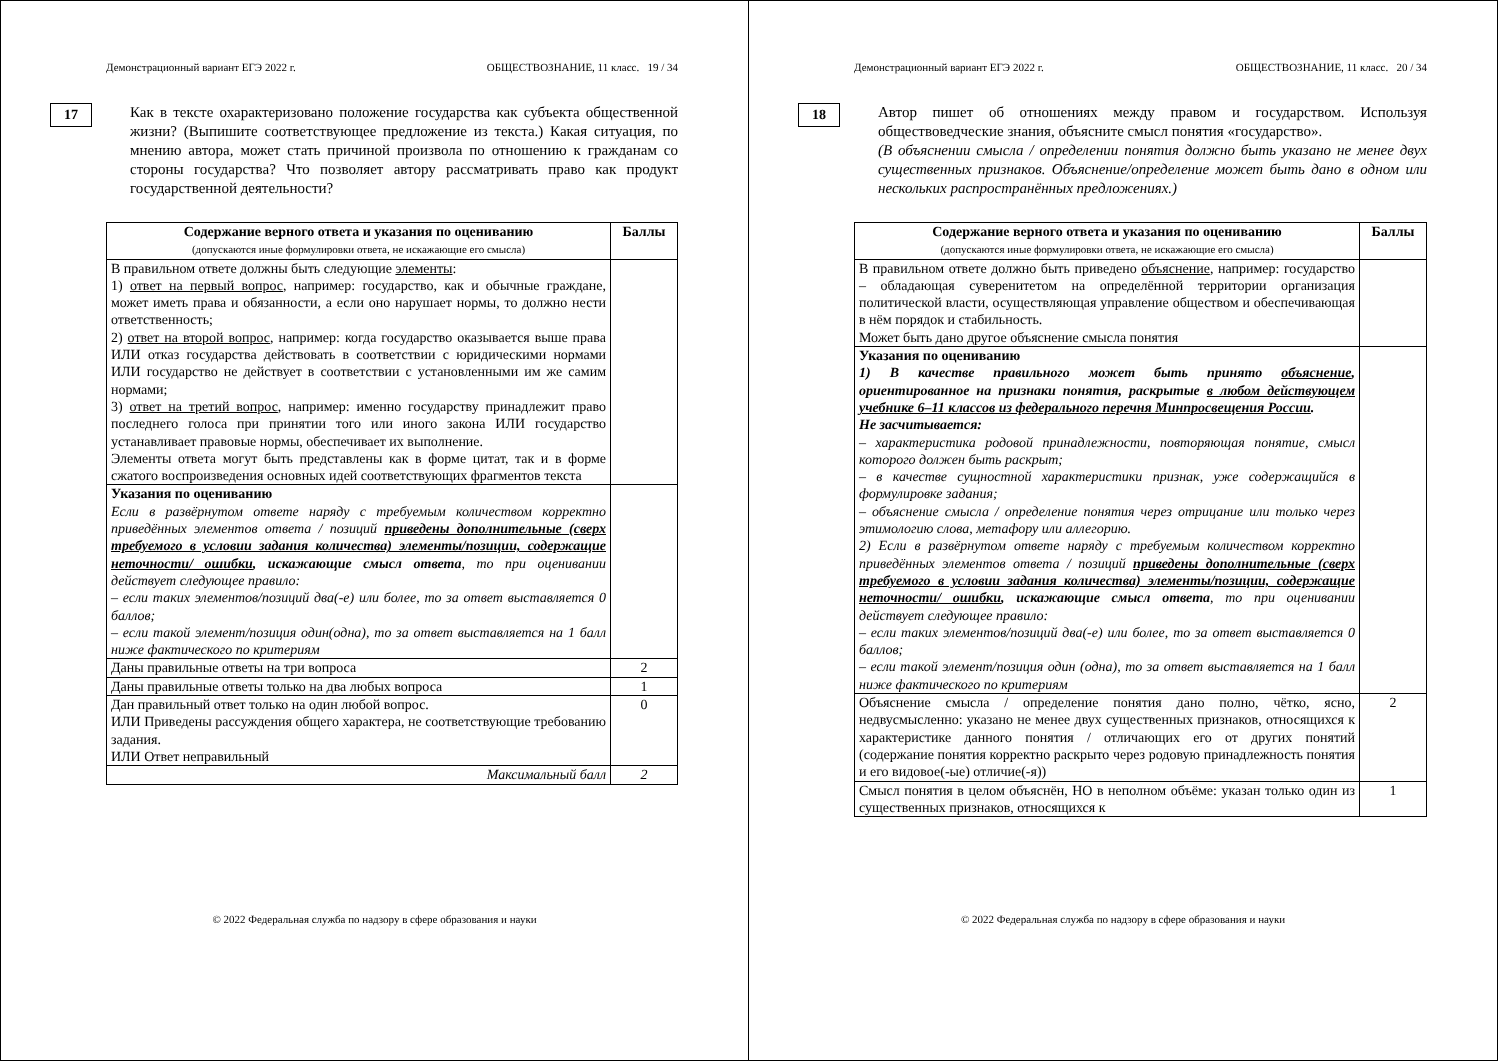Демонстрационный вариант ЕГЭ 2022 г. ОБЩЕСТВОЗНАНИЕ, 11 класс. 19 / 34
17
Как в тексте охарактеризовано положение государства как субъекта общественной жизни? (Выпишите соответствующее предложение из текста.) Какая ситуация, по мнению автора, может стать причиной произвола по отношению к гражданам со стороны государства? Что позволяет автору рассматривать право как продукт государственной деятельности?
| Содержание верного ответа и указания по оцениванию (допускаются иные формулировки ответа, не искажающие его смысла) | Баллы |
| --- | --- |
| В правильном ответе должны быть следующие элементы : 1) ответ на первый вопрос , например: государство, как и обычные граждане, может иметь права и обязанности, а если оно нарушает нормы, то должно нести ответственность; 2) ответ на второй вопрос , например: когда государство оказывается выше права ИЛИ отказ государства действовать в соответствии с юридическими нормами ИЛИ государство не действует в соответствии с установленными им же самим нормами; 3) ответ на третий вопрос , например: именно государству принадлежит право последнего голоса при принятии того или иного закона ИЛИ государство устанавливает правовые нормы, обеспечивает их выполнение. Элементы ответа могут быть представлены как в форме цитат, так и в форме сжатого воспроизведения основных идей соответствующих фрагментов текста | |
| Указания по оцениванию Если в развёрнутом ответе наряду с требуемым количеством корректно приведённых элементов ответа / позиций приведены дополнительные (сверх требуемого в условии задания количества) элементы/позиции, содержащие неточности/ ошибки , искажающие смысл ответа , то при оценивании действует следующее правило: – если таких элементов/позиций два(-е) или более, то за ответ выставляется 0 баллов; – если такой элемент/позиция один(одна), то за ответ выставляется на 1 балл ниже фактического по критериям | |
| Даны правильные ответы на три вопроса | 2 |
| Даны правильные ответы только на два любых вопроса | 1 |
| Дан правильный ответ только на один любой вопрос. ИЛИ Приведены рассуждения общего характера, не соответствующие требованию задания. ИЛИ Ответ неправильный | 0 |
| Максимальный балл | 2 |
© 2022 Федеральная служба по надзору в сфере образования и науки
Демонстрационный вариант ЕГЭ 2022 г. ОБЩЕСТВОЗНАНИЕ, 11 класс. 20 / 34
18
Автор пишет об отношениях между правом и государством. Используя обществоведческие знания, объясните смысл понятия «государство».
(В объяснении смысла / определении понятия должно быть указано не менее двух существенных признаков. Объяснение/определение может быть дано в одном или нескольких распространённых предложениях.)
| Содержание верного ответа и указания по оцениванию (допускаются иные формулировки ответа, не искажающие его смысла) | Баллы |
| --- | --- |
| В правильном ответе должно быть приведено объяснение , например: государство – обладающая суверенитетом на определённой территории организация политической власти, осуществляющая управление обществом и обеспечивающая в нём порядок и стабильность. Может быть дано другое объяснение смысла понятия | |
| Указания по оцениванию 1) В качестве правильного может быть принято объяснение , ориентированное на признаки понятия, раскрытые в любом действующем учебнике 6–11 классов из федерального перечня Минпросвещения России . Не засчитывается: – характеристика родовой принадлежности, повторяющая понятие, смысл которого должен быть раскрыт; – в качестве сущностной характеристики признак, уже содержащийся в формулировке задания; – объяснение смысла / определение понятия через отрицание или только через этимологию слова, метафору или аллегорию. 2) Если в развёрнутом ответе наряду с требуемым количеством корректно приведённых элементов ответа / позиций приведены дополнительные (сверх требуемого в условии задания количества) элементы/позиции, содержащие неточности/ ошибки , искажающие смысл ответа , то при оценивании действует следующее правило: – если таких элементов/позиций два(-е) или более, то за ответ выставляется 0 баллов; – если такой элемент/позиция один (одна), то за ответ выставляется на 1 балл ниже фактического по критериям | |
| Объяснение смысла / определение понятия дано полно, чётко, ясно, недвусмысленно: указано не менее двух существенных признаков, относящихся к характеристике данного понятия / отличающих его от других понятий (содержание понятия корректно раскрыто через родовую принадлежность понятия и его видовое(-ые) отличие(-я)) | 2 |
| Смысл понятия в целом объяснён, НО в неполном объёме: указан только один из существенных признаков, относящихся к | 1 |
© 2022 Федеральная служба по надзору в сфере образования и науки